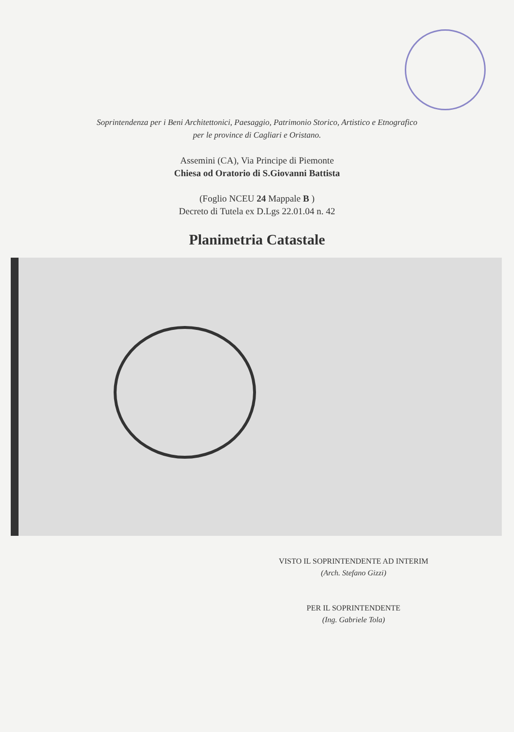Soprintendenza per i Beni Architettonici, Paesaggio, Patrimonio Storico, Artistico e Etnografico
per le province di Cagliari e Oristano.
Assemini (CA), Via Principe di Piemonte
Chiesa od Oratorio di S.Giovanni Battista
(Foglio NCEU 24 Mappale B )
Decreto di Tutela ex D.Lgs 22.01.04 n. 42
Planimetria Catastale
VISTO IL SOPRINTENDENTE AD INTERIM
(Arch. Stefano Gizzi)
PER IL SOPRINTENDENTE
(Ing. Gabriele Tola)